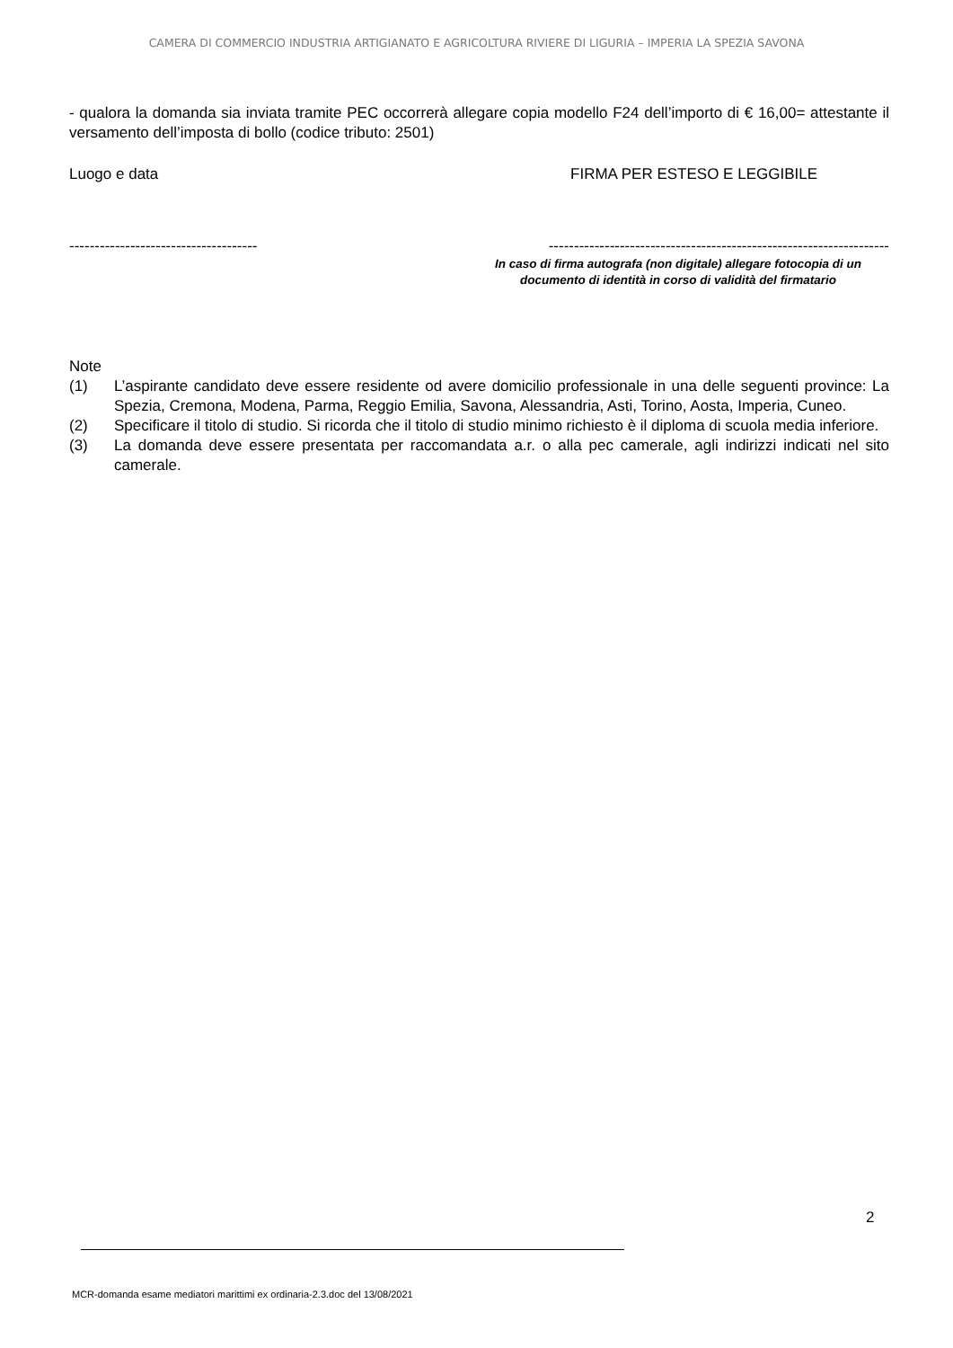CAMERA DI COMMERCIO INDUSTRIA ARTIGIANATO E AGRICOLTURA RIVIERE DI LIGURIA – IMPERIA LA SPEZIA SAVONA
- qualora la domanda sia inviata tramite PEC occorrerà allegare copia modello F24 dell’importo di € 16,00= attestante il versamento dell’imposta di bollo (codice tributo: 2501)
Luogo e data FIRMA PER ESTESO E LEGGIBILE
------------------------------------- -------------------------------------------------------------------
In caso di firma autografa (non digitale) allegare fotocopia di un documento di identità in corso di validità del firmatario
Note
(1) L’aspirante candidato deve essere residente od avere domicilio professionale in una delle seguenti province: La Spezia, Cremona, Modena, Parma, Reggio Emilia, Savona, Alessandria, Asti, Torino, Aosta, Imperia, Cuneo.
(2) Specificare il titolo di studio. Si ricorda che il titolo di studio minimo richiesto è il diploma di scuola media inferiore.
(3) La domanda deve essere presentata per raccomandata a.r. o alla pec camerale, agli indirizzi indicati nel sito camerale.
2
MCR-domanda esame mediatori marittimi ex ordinaria-2.3.doc del 13/08/2021